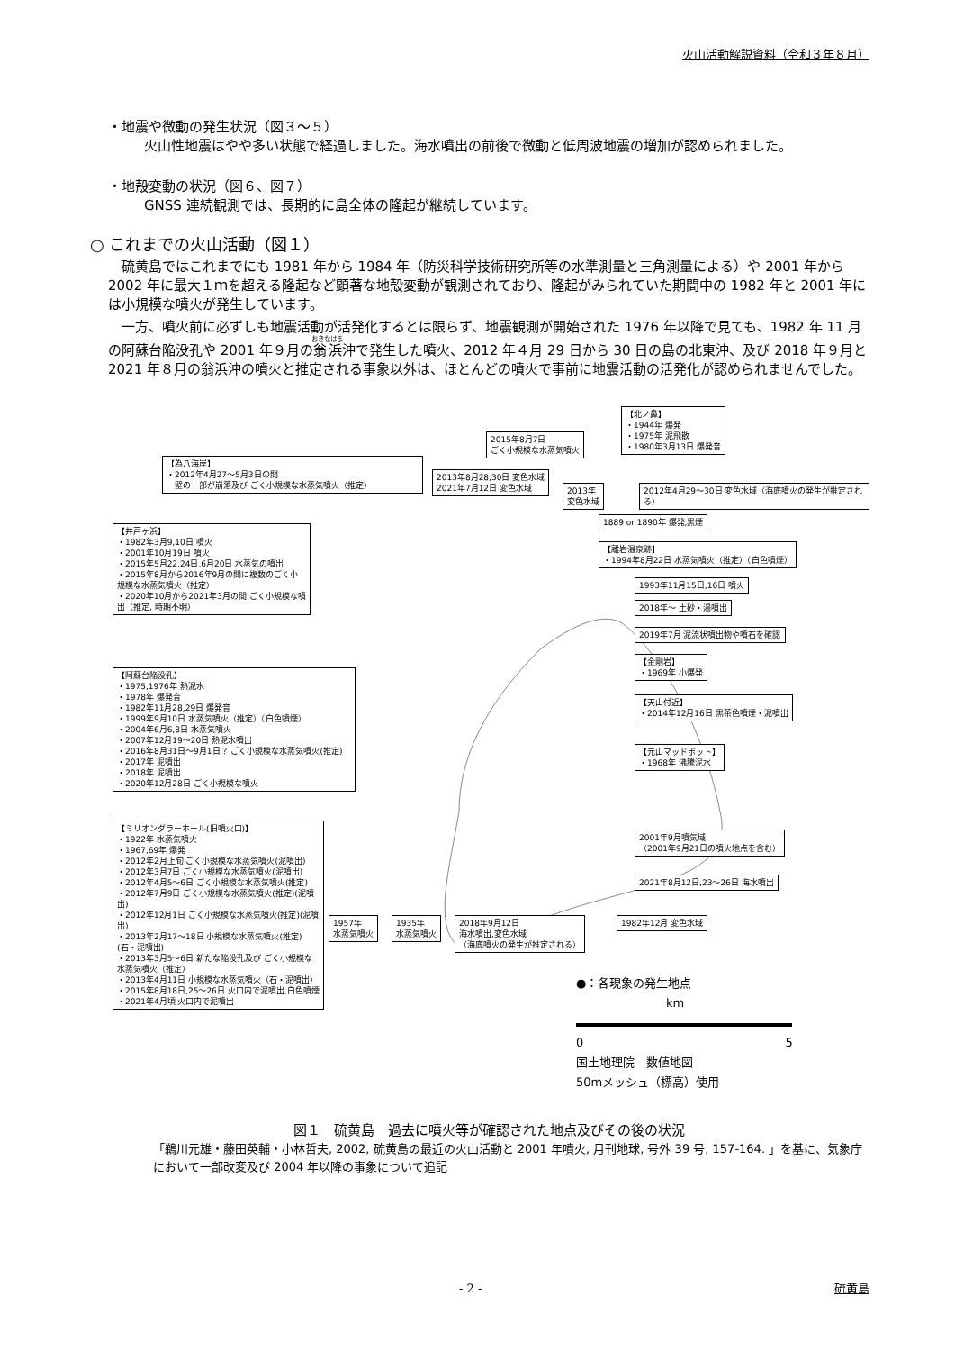火山活動解説資料（令和３年８月）
・地震や微動の発生状況（図３～５）
火山性地震はやや多い状態で経過しました。海水噴出の前後で微動と低周波地震の増加が認められました。
・地殻変動の状況（図６、図７）
GNSS 連続観測では、長期的に島全体の隆起が継続しています。
○ これまでの火山活動（図１）
硫黄島ではこれまでにも 1981 年から 1984 年（防災科学技術研究所等の水準測量と三角測量による）や 2001 年から 2002 年に最大１ｍを超える隆起など顕著な地殻変動が観測されており、隆起がみられていた期間中の 1982 年と 2001 年には小規模な噴火が発生しています。
一方、噴火前に必ずしも地震活動が活発化するとは限らず、地震観測が開始された 1976 年以降で見ても、1982 年 11 月の阿蘇台陥没孔や 2001 年９月の翁浜沖で発生した噴火、2012 年４月 29 日から 30 日の島の北東沖、及び 2018 年９月と 2021 年８月の翁浜沖の噴火と推定される事象以外は、ほとんどの噴火で事前に地震活動の活発化が認められませんでした。
【為八海岸】
・2012年4月27～5月3日の間
　壁の一部が崩落及び ごく小規模な水蒸気噴火（推定）
【井戸ヶ浜】
・1982年3月9,10日 噴火
・2001年10月19日 噴火
・2015年5月22,24日,6月20日 水蒸気の噴出
・2015年8月から2016年9月の間に複数のごく小規模な水蒸気噴火（推定）
・2020年10月から2021年3月の間 ごく小規模な噴出（推定, 時期不明）
【阿蘇台陥没孔】
・1975,1976年 熱泥水
・1978年 爆発音
・1982年11月28,29日 爆発音
・1999年9月10日 水蒸気噴火（推定）（白色噴煙）
・2004年6月6,8日 水蒸気噴火
・2007年12月19～20日 熱泥水噴出
・2016年8月31日～9月1日？ ごく小規模な水蒸気噴火(推定)
・2017年 泥噴出
・2018年 泥噴出
・2020年12月28日 ごく小規模な噴火
【ミリオンダラーホール(旧噴火口)】
・1922年 水蒸気噴火
・1967,69年 爆発
・2012年2月上旬 ごく小規模な水蒸気噴火(泥噴出)
・2012年3月7日 ごく小規模な水蒸気噴火(泥噴出)
・2012年4月5～6日 ごく小規模な水蒸気噴火(推定)
・2012年7月9日 ごく小規模な水蒸気噴火(推定)(泥噴出)
・2012年12月1日 ごく小規模な水蒸気噴火(推定)(泥噴出)
・2013年2月17～18日 小規模な水蒸気噴火(推定)(石・泥噴出)
・2013年3月5～6日 新たな陥没孔及び ごく小規模な水蒸気噴火（推定）
・2013年4月11日 小規模な水蒸気噴火（石・泥噴出）
・2015年8月18日,25～26日 火口内で泥噴出,白色噴煙
・2021年4月頃 火口内で泥噴出
2013年8月28,30日 変色水域
2021年7月12日 変色水域
2015年8月7日
ごく小規模な水蒸気噴火
2013年
変色水域
【北ノ鼻】
・1944年 爆発
・1975年 泥飛散
・1980年3月13日 爆発音
2012年4月29～30日 変色水域（海底噴火の発生が推定される）
1889 or 1890年 爆発,黒煙
【離岩温泉跡】
・1994年8月22日 水蒸気噴火（推定）（白色噴煙）
1993年11月15日,16日 噴火
2018年～ 土砂・湯噴出
2019年7月 泥流状噴出物や噴石を確認
【金剛岩】
・1969年 小爆発
【天山付近】
・2014年12月16日 黒茶色噴煙・泥噴出
【元山マッドポット】
・1968年 沸騰泥水
2001年9月噴気域
（2001年9月21日の噴火地点を含む）
2021年8月12日,23～26日 海水噴出
1982年12月 変色水域
1957年
水蒸気噴火
1935年
水蒸気噴火
2018年9月12日
海水噴出,変色水域
（海底噴火の発生が推定される）
●：各現象の発生地点
km
0 5
国土地理院　数値地図
50mメッシュ（標高）使用
図１　硫黄島　過去に噴火等が確認された地点及びその後の状況
「鵜川元雄・藤田英輔・小林哲夫, 2002, 硫黄島の最近の火山活動と 2001 年噴火, 月刊地球, 号外 39 号, 157-164. 」を基に、気象庁において一部改変及び 2004 年以降の事象について追記
- 2 - 硫黄島